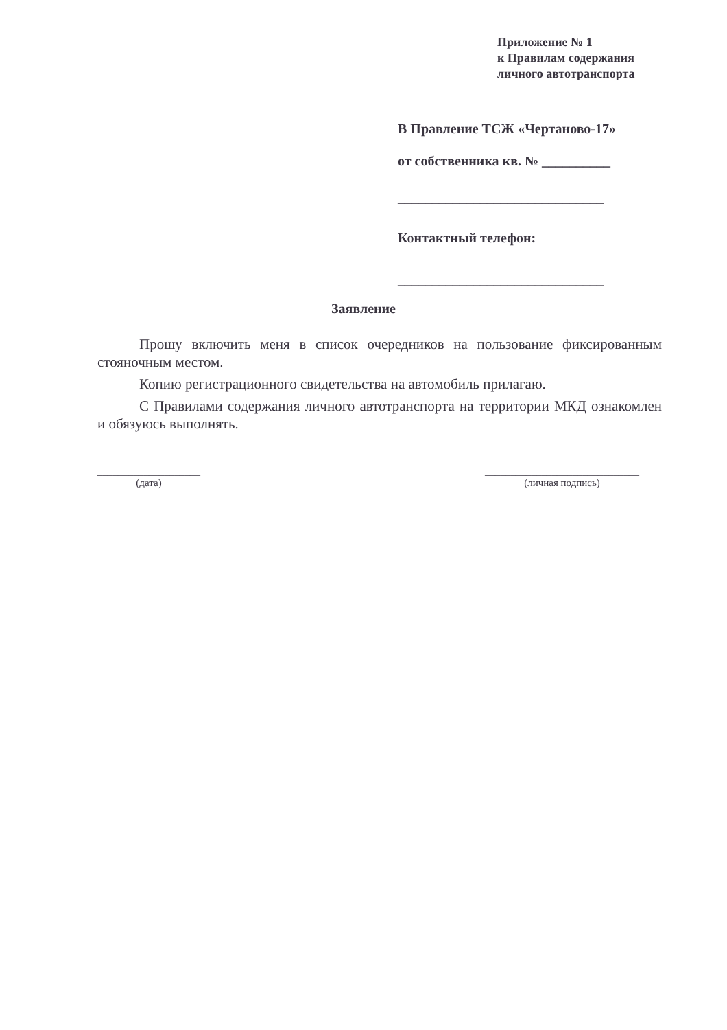Приложение № 1
к Правилам содержания
личного автотранспорта
В Правление ТСЖ «Чертаново-17»
от собственника кв. № __________
______________________________
Контактный телефон:
______________________________
Заявление
Прошу включить меня в список очередников на пользование фиксированным стояночным местом.
Копию регистрационного свидетельства на автомобиль прилагаю.
С Правилами содержания личного автотранспорта на территории МКД ознакомлен и обязуюсь выполнять.
____________________
(дата)
______________________________
(личная подпись)